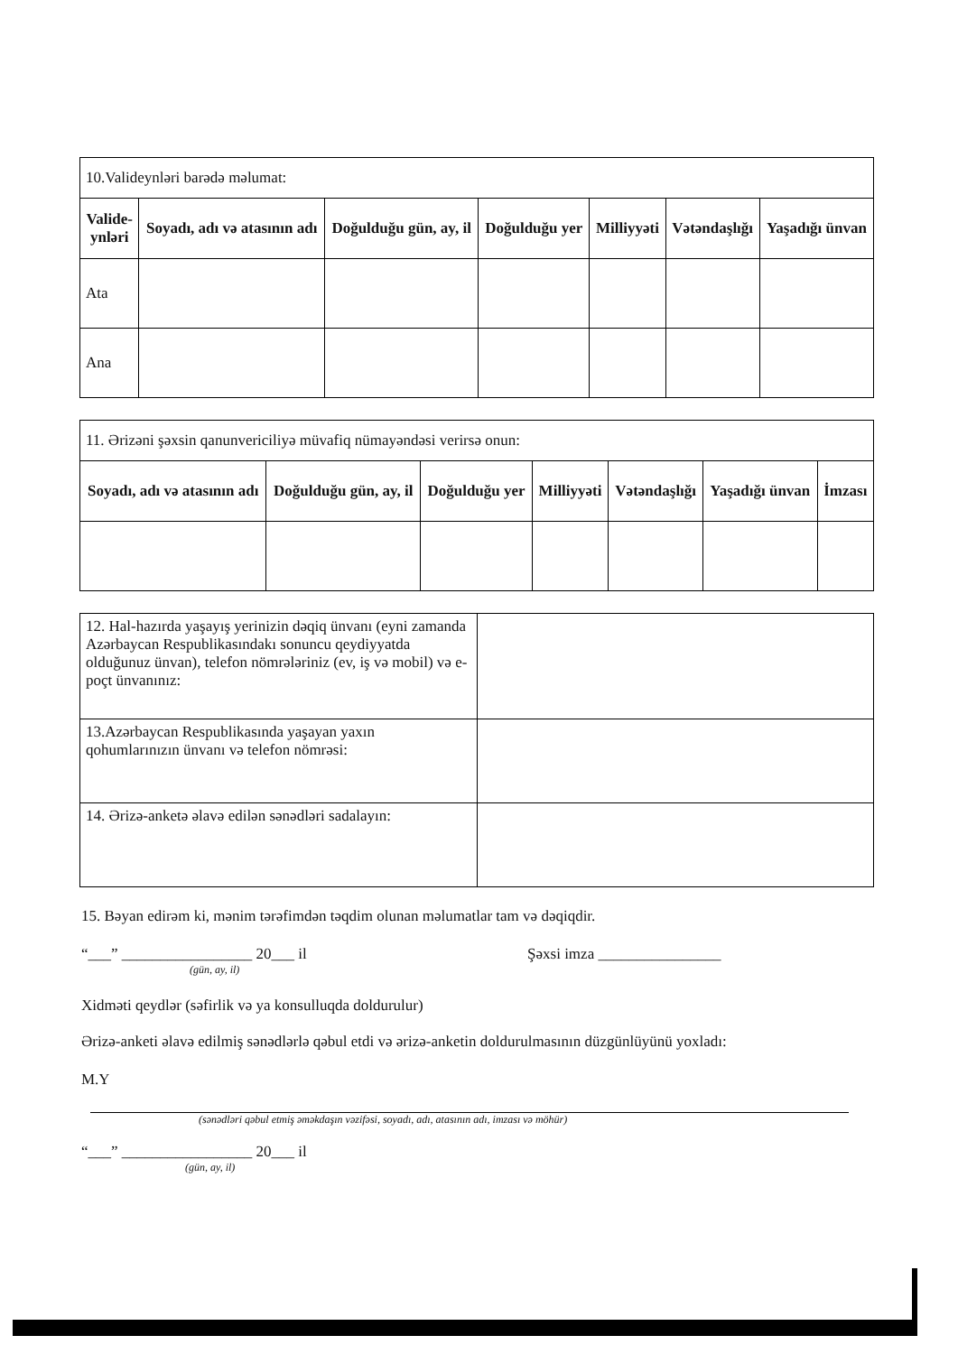| 10.Valideynləri barədə məlumat: | | | | | | |
| Valide- ynləri | Soyadı, adı və atasının adı | Doğulduğu gün, ay, il | Doğulduğu yer | Milliyyəti | Vətəndaşlığı | Yaşadığı ünvan |
| Ata | | | | | | |
| Ana | | | | | | |
| 11. Ərizəni şəxsin qanunvericiliyə müvafiq nümayəndəsi verirsə onun: | | | | | | |
| Soyadı, adı və atasının adı | Doğulduğu gün, ay, il | Doğulduğu yer | Milliyyəti | Vətəndaşlığı | Yaşadığı ünvan | İmzası |
| 12. Hal-hazırda yaşayış yerinizin dəqiq ünvanı (eyni zamanda Azərbaycan Respublikasındakı sonuncu qeydiyyatda olduğunuz ünvan), telefon nömrələriniz (ev, iş və mobil) və e-poçt ünvanınız: | |
| 13.Azərbaycan Respublikasında yaşayan yaxın qohumlarınızın ünvanı və telefon nömrəsi: | |
| 14. Ərizə-anketə əlavə edilən sənədləri sadalayın: | |
15. Bəyan edirəm ki, mənim tərəfimdən təqdim olunan məlumatlar tam və dəqiqdir.
“___” _________________ 20___ il Şəxsi imza ________________
(gün, ay, il)
Xidməti qeydlər (səfirlik və ya konsulluqda doldurulur)
Ərizə-anketi əlavə edilmiş sənədlərlə qəbul etdi və ərizə-anketin doldurulmasının düzgünlüyünü yoxladı:
M.Y
(sənədləri qəbul etmiş əməkdaşın vəzifəsi, soyadı, adı, atasının adı, imzası və möhür)
“___” _________________ 20___ il
(gün, ay, il)